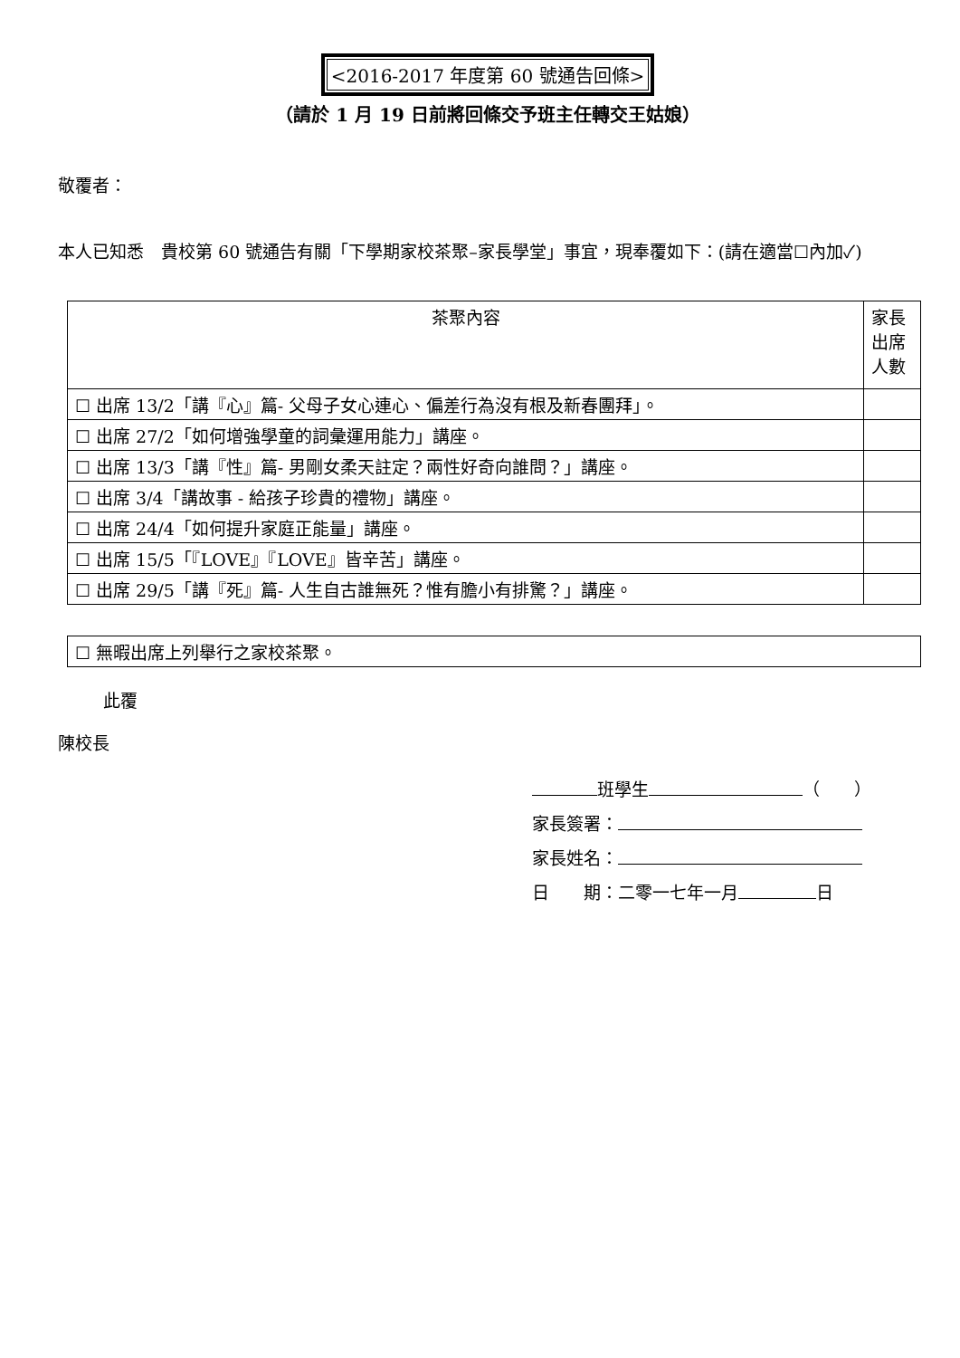<2016-2017 年度第 60 號通告回條>
（請於 1 月 19 日前將回條交予班主任轉交王姑娘）
敬覆者：
本人已知悉　貴校第 60 號通告有關「下學期家校茶聚–家長學堂」事宜，現奉覆如下：(請在適當☐內加✓)
| 茶聚內容 | 家長出席人數 |
| --- | --- |
| ☐ 出席 13/2「講『心』篇- 父母子女心連心、偏差行為沒有根及新春團拜」。 | |
| ☐ 出席 27/2「如何增強學童的詞彙運用能力」講座。 | |
| ☐ 出席 13/3「講『性』篇- 男剛女柔天註定？兩性好奇向誰問？」講座。 | |
| ☐ 出席 3/4「講故事 - 給孩子珍貴的禮物」講座。 | |
| ☐ 出席 24/4「如何提升家庭正能量」講座。 | |
| ☐ 出席 15/5「『LOVE』『LOVE』皆辛苦」講座。 | |
| ☐ 出席 29/5「講『死』篇- 人生自古誰無死？惟有膽小有排驚？」講座。 | |
| ☐ 無暇出席上列舉行之家校茶聚。 |
此覆
陳校長
班學生 （　　）
家長簽署：
家長姓名：
日　　期：二零一七年一月 日